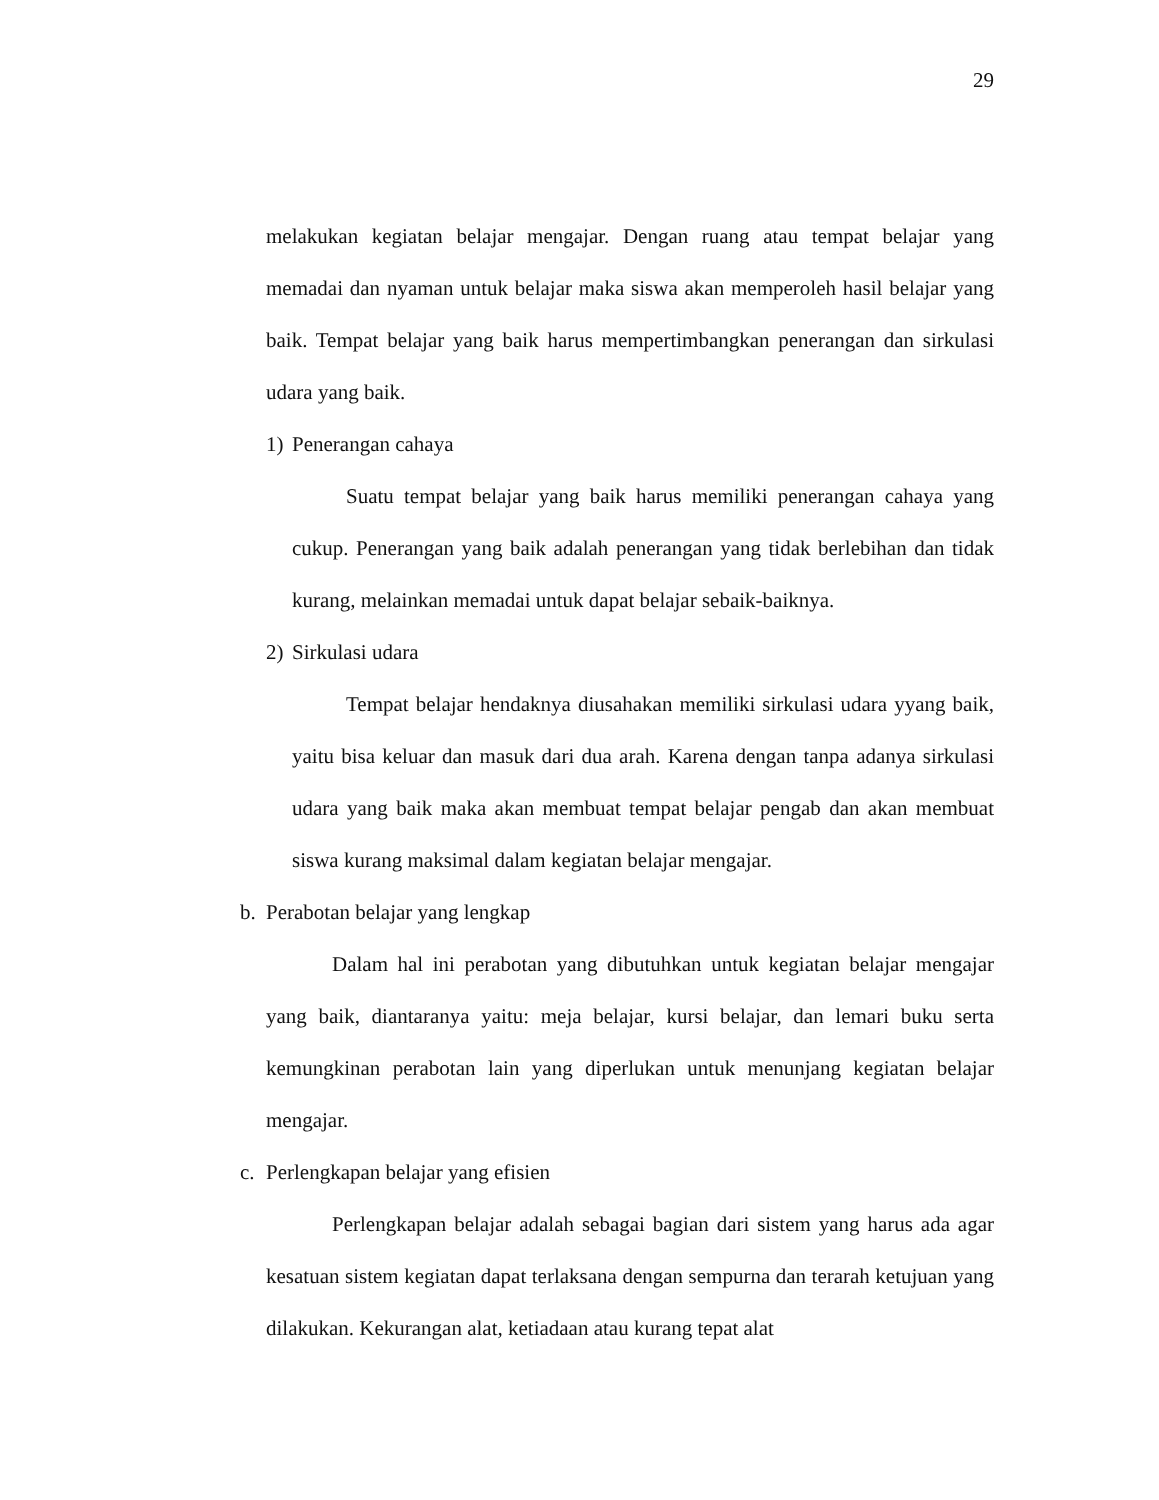29
melakukan kegiatan belajar mengajar. Dengan ruang atau tempat belajar yang memadai dan nyaman untuk belajar maka siswa akan memperoleh hasil belajar yang baik. Tempat belajar yang baik harus mempertimbangkan penerangan dan sirkulasi udara yang baik.
1) Penerangan cahaya
Suatu tempat belajar yang baik harus memiliki penerangan cahaya yang cukup. Penerangan yang baik adalah penerangan yang tidak berlebihan dan tidak kurang, melainkan memadai untuk dapat belajar sebaik-baiknya.
2) Sirkulasi udara
Tempat belajar hendaknya diusahakan memiliki sirkulasi udara yyang baik, yaitu bisa keluar dan masuk dari dua arah. Karena dengan tanpa adanya sirkulasi udara yang baik maka akan membuat tempat belajar pengab dan akan membuat siswa kurang maksimal dalam kegiatan belajar mengajar.
b. Perabotan belajar yang lengkap
Dalam hal ini perabotan yang dibutuhkan untuk kegiatan belajar mengajar yang baik, diantaranya yaitu: meja belajar, kursi belajar, dan lemari buku serta kemungkinan perabotan lain yang diperlukan untuk menunjang kegiatan belajar mengajar.
c. Perlengkapan belajar yang efisien
Perlengkapan belajar adalah sebagai bagian dari sistem yang harus ada agar kesatuan sistem kegiatan dapat terlaksana dengan sempurna dan terarah ketujuan yang dilakukan. Kekurangan alat, ketiadaan atau kurang tepat alat